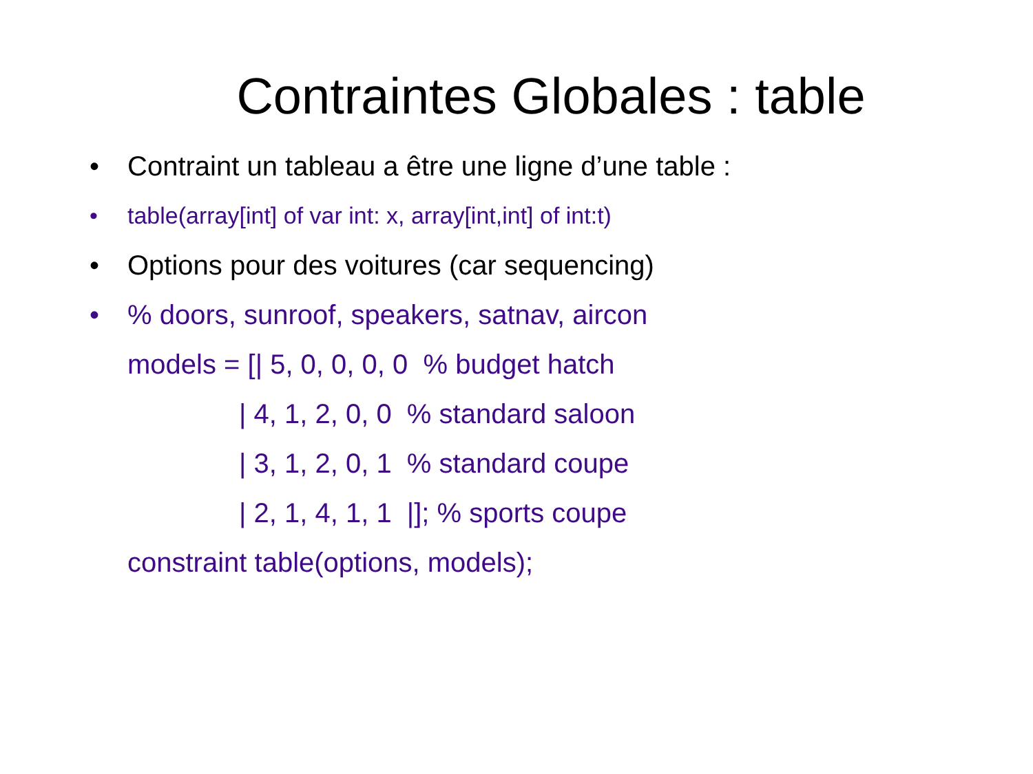Contraintes Globales : table
• Contraint un tableau a être une ligne d’une table :
• table(array[int] of var int: x, array[int,int] of int:t)
• Options pour des voitures (car sequencing)
•% doors, sunroof, speakers, satnav, aircon
models = [| 5, 0, 0, 0, 0 % budget hatch
| 4, 1, 2, 0, 0 % standard saloon
| 3, 1, 2, 0, 1 % standard coupe
| 2, 1, 4, 1, 1 |]; % sports coupe
constraint table(options, models);